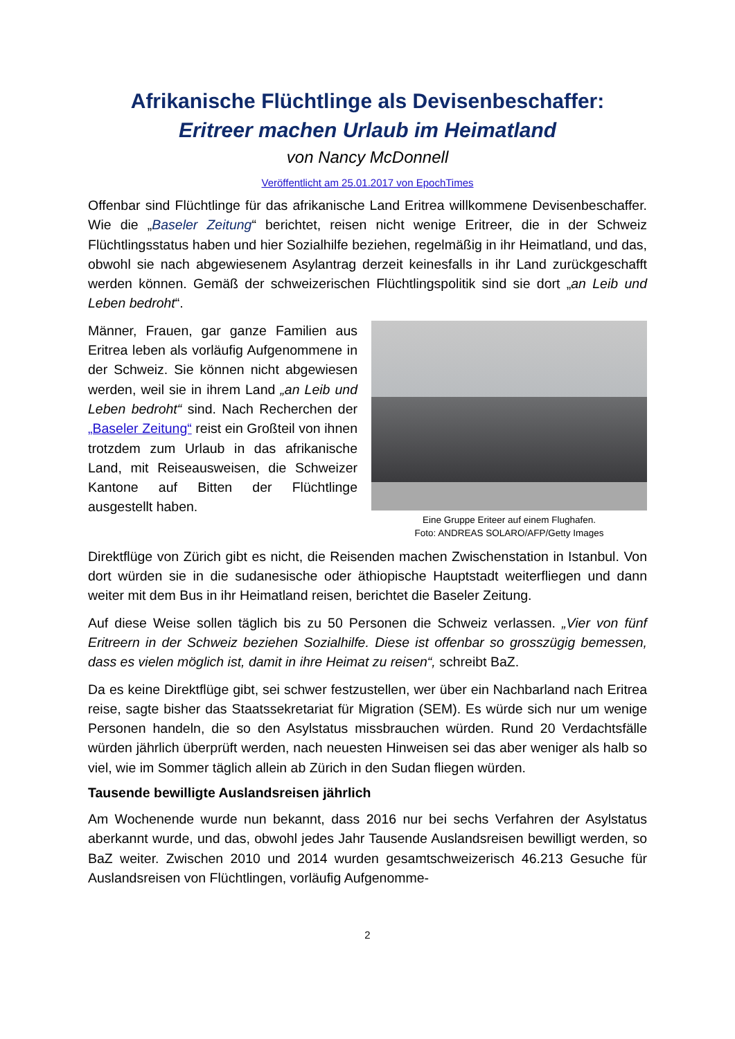Afrikanische Flüchtlinge als Devisenbeschaffer:
Eritreer machen Urlaub im Heimatland
von Nancy McDonnell
Veröffentlicht am 25.01.2017 von EpochTimes
Offenbar sind Flüchtlinge für das afrikanische Land Eritrea willkommene Devisen­beschaffer. Wie die „Baseler Zeitung“ berichtet, reisen nicht wenige Eritreer, die in der Schweiz Flüchtlingsstatus haben und hier Sozialhilfe beziehen, regelmäßig in ihr Heimatland, und das, obwohl sie nach abgewiesenem Asylantrag derzeit keinesfalls in ihr Land zurückgeschafft werden können. Gemäß der schweizerischen Flüchtlings­politik sind sie dort „an Leib und Leben bedroht“.
Männer, Frauen, gar ganze Familien aus Eritrea leben als vorläufig Aufgenom­mene in der Schweiz. Sie können nicht abgewiesen werden, weil sie in ihrem Land „an Leib und Leben bedroht“ sind. Nach Recherchen der „Baseler Zeitung“ reist ein Großteil von ihnen trotzdem zum Urlaub in das afrikanische Land, mit Reiseausweisen, die Schweizer Kantone auf Bitten der Flüchtlinge ausgestellt haben.
Eine Gruppe Eriteer auf einem Flughafen.
Foto: ANDREAS SOLARO/AFP/Getty Images
Direktflüge von Zürich gibt es nicht, die Reisenden machen Zwischenstation in Istanbul. Von dort würden sie in die sudanesische oder äthiopische Hauptstadt weiterfliegen und dann weiter mit dem Bus in ihr Heimatland reisen, berichtet die Baseler Zeitung.
Auf diese Weise sollen täglich bis zu 50 Personen die Schweiz verlassen. „Vier von fünf Eritreern in der Schweiz beziehen Sozialhilfe. Diese ist offenbar so grosszügig bemessen, dass es vielen möglich ist, damit in ihre Heimat zu reisen“, schreibt BaZ.
Da es keine Direktflüge gibt, sei schwer festzustellen, wer über ein Nachbarland nach Eritrea reise, sagte bisher das Staatssekretariat für Migration (SEM). Es würde sich nur um wenige Personen handeln, die so den Asylstatus missbrauchen würden. Rund 20 Verdachtsfälle würden jährlich überprüft werden, nach neuesten Hinweisen sei das aber weniger als halb so viel, wie im Sommer täglich allein ab Zürich in den Sudan fliegen würden.
Tausende bewilligte Auslandsreisen jährlich
Am Wochenende wurde nun bekannt, dass 2016 nur bei sechs Verfahren der Asylstatus aberkannt wurde, und das, obwohl jedes Jahr Tausende Auslandsreisen bewilligt werden, so BaZ weiter. Zwischen 2010 und 2014 wurden gesamtschwei­zerisch 46.213 Gesuche für Auslandsreisen von Flüchtlingen, vorläufig Aufgenomme-
2